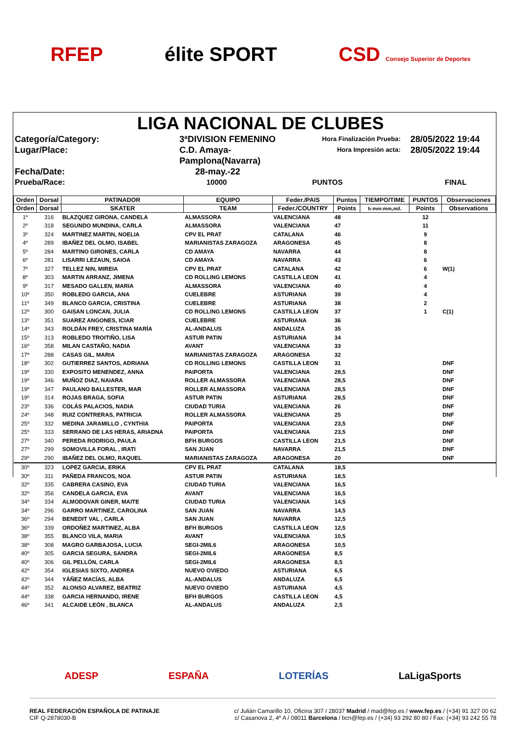RFEP élite SPORT
CSD Consejo Superior de Deportes
LIGA NACIONAL DE CLUBES
Categoría/Category:
3ªDIVISION FEMENINO
Hora Finalización Prueba:
28/05/2022 19:44
Lugar/Place:
C.D. Amaya-Pamplona(Navarra)
Hora Impresión acta:
28/05/2022 19:44
Fecha/Date:
28-may.-22
Prueba/Race:
10000
PUNTOS
FINAL
| Orden | Dorsal | PATINADOR | EQUIPO | Feder./PAIS | Puntos | TIEMPO/TIME | PUNTOS | Observaciones |
| --- | --- | --- | --- | --- | --- | --- | --- | --- |
| Orden | Dorsal | SKATER | TEAM | Feder./COUNTRY | Points | h:mm:mm,mil. | Points | Observations |
| 1º | 316 | BLAZQUEZ GIRONA, CANDELA | ALMASSORA | VALENCIANA | 48 | | 12 | |
| 2º | 318 | SEGUNDO MUNDINA, CARLA | ALMASSORA | VALENCIANA | 47 | | 11 | |
| 3º | 324 | MARTINEZ MARTIN, NOELIA | CPV EL PRAT | CATALANA | 46 | | 9 | |
| 4º | 289 | IBAÑEZ DEL OLMO, ISABEL | MARIANISTAS ZARAGOZA | ARAGONESA | 45 | | 8 | |
| 5º | 284 | MARTINO GIRONES, CARLA | CD AMAYA | NAVARRA | 44 | | 8 | |
| 6º | 281 | LISARRI LEZAUN, SAIOA | CD AMAYA | NAVARRA | 43 | | 6 | |
| 7º | 327 | TELLEZ NIN, MIREIA | CPV EL PRAT | CATALANA | 42 | | 6 | W(1) |
| 8º | 303 | MARTIN ARRANZ, JIMENA | CD ROLLING LEMONS | CASTILLA LEON | 41 | | 4 | |
| 9º | 317 | MESADO GALLEN, MARIA | ALMASSORA | VALENCIANA | 40 | | 4 | |
| 10º | 350 | ROBLEDO GARCIA, ANA | CUELEBRE | ASTURIANA | 39 | | 4 | |
| 11º | 349 | BLANCO GARCIA, CRISTINA | CUELEBRE | ASTURIANA | 38 | | 2 | |
| 12º | 300 | GAISAN LONCAN, JULIA | CD ROLLING LEMONS | CASTILLA LEON | 37 | | 1 | C(1) |
| 13º | 351 | SUAREZ ANGONES, ICIAR | CUELEBRE | ASTURIANA | 36 | | | |
| 14º | 343 | ROLDÁN FREY, CRISTINA MARÍA | AL-ANDALUS | ANDALUZA | 35 | | | |
| 15º | 313 | ROBLEDO TROITIÑO, LISA | ASTUR PATIN | ASTURIANA | 34 | | | |
| 16º | 358 | MILAN CASTAÑO, NADIA | AVANT | VALENCIANA | 33 | | | |
| 17º | 288 | CASAS GIL, MARIA | MARIANISTAS ZARAGOZA | ARAGONESA | 32 | | | |
| 18º | 302 | GUTIERREZ SANTOS, ADRIANA | CD ROLLING LEMONS | CASTILLA LEON | 31 | | | DNF |
| 19º | 330 | EXPOSITO MENENDEZ, ANNA | PAIPORTA | VALENCIANA | 28,5 | | | DNF |
| 19º | 346 | MUÑOZ DIAZ, NAIARA | ROLLER ALMASSORA | VALENCIANA | 28,5 | | | DNF |
| 19º | 347 | PAULANO BALLESTER, MAR | ROLLER ALMASSORA | VALENCIANA | 28,5 | | | DNF |
| 19º | 314 | ROJAS BRAGA, SOFIA | ASTUR PATIN | ASTURIANA | 28,5 | | | DNF |
| 23º | 336 | COLÁS PALACIOS, NADIA | CIUDAD TURIA | VALENCIANA | 26 | | | DNF |
| 24º | 348 | RUIZ CONTRERAS, PATRICIA | ROLLER ALMASSORA | VALENCIANA | 25 | | | DNF |
| 25º | 332 | MEDINA JARAMILLO , CYNTHIA | PAIPORTA | VALENCIANA | 23,5 | | | DNF |
| 25º | 333 | SERRANO DE LAS HERAS, ARIADNA | PAIPORTA | VALENCIANA | 23,5 | | | DNF |
| 27º | 340 | PEREDA RODRIGO, PAULA | BFH BURGOS | CASTILLA LEON | 21,5 | | | DNF |
| 27º | 299 | SOMOVILLA FORAL , IRATI | SAN JUAN | NAVARRA | 21,5 | | | DNF |
| 29º | 290 | IBAÑEZ DEL OLMO, RAQUEL | MARIANISTAS ZARAGOZA | ARAGONESA | 20 | | | DNF |
| 30º | 323 | LOPEZ GARCIA, ERIKA | CPV EL PRAT | CATALANA | 18,5 | | | |
| 30º | 311 | PAÑEDA FRANCOS, NOA | ASTUR PATIN | ASTURIANA | 18,5 | | | |
| 32º | 335 | CABRERA CASINO, EVA | CIUDAD TURIA | VALENCIANA | 16,5 | | | |
| 32º | 356 | CANDELA GARCIA, EVA | AVANT | VALENCIANA | 16,5 | | | |
| 34º | 334 | ALMODOVAR GINER, MAITE | CIUDAD TURIA | VALENCIANA | 14,5 | | | |
| 34º | 296 | GARRO MARTINEZ, CAROLINA | SAN JUAN | NAVARRA | 14,5 | | | |
| 36º | 294 | BENEDIT VAL , CARLA | SAN JUAN | NAVARRA | 12,5 | | | |
| 36º | 339 | ORDOÑEZ MARTINEZ, ALBA | BFH BURGOS | CASTILLA LEON | 12,5 | | | |
| 38º | 355 | BLANCO VILA, MARIA | AVANT | VALENCIANA | 10,5 | | | |
| 38º | 308 | MAGRO GARBAJOSA, LUCIA | SEGI-2MIL6 | ARAGONESA | 10,5 | | | |
| 40º | 305 | GARCIA SEGURA, SANDRA | SEGI-2MIL6 | ARAGONESA | 8,5 | | | |
| 40º | 306 | GIL PELLÓN, CARLA | SEGI-2MIL6 | ARAGONESA | 8,5 | | | |
| 42º | 354 | IGLESIAS SIXTO, ANDREA | NUEVO OVIEDO | ASTURIANA | 6,5 | | | |
| 42º | 344 | YÁÑEZ MACÍAS, ALBA | AL-ANDALUS | ANDALUZA | 6,5 | | | |
| 44º | 352 | ALONSO ALVAREZ, BEATRIZ | NUEVO OVIEDO | ASTURIANA | 4,5 | | | |
| 44º | 338 | GARCIA HERNANDO, IRENE | BFH BURGOS | CASTILLA LEON | 4,5 | | | |
| 46º | 341 | ALCAIDE LEÓN , BLANCA | AL-ANDALUS | ANDALUZA | 2,5 | | | |
ADESP ESPAÑA LOTERÍAS LaLigaSports
REAL FEDERACIÓN ESPAÑOLA DE PATINAJE
CIF Q-2878030-B
c/ Julián Camarillo 10, Oficina 307 / 28037 Madrid / mad@fep.es / www.fep.es / (+34) 91 327 00 62
c/ Casanova 2, 4º A / 08011 Barcelona / bcn@fep.es / (+34) 93 292 80 80 / Fax: (+34) 93 242 55 78